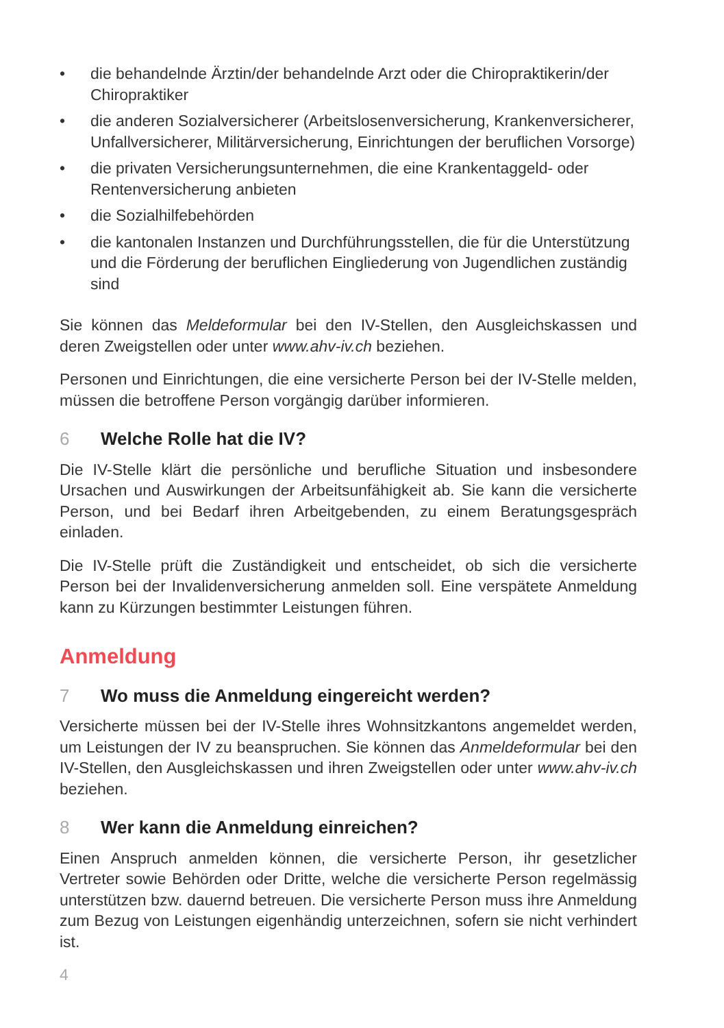• die behandelnde Ärztin/der behandelnde Arzt oder die Chiropraktike­rin/der Chiropraktiker
• die anderen Sozialversicherer (Arbeitslosenversicherung, Krankenversi­cherer, Unfallversicherer, Militärversicherung, Einrichtungen der beruf­lichen Vorsorge)
• die privaten Versicherungsunternehmen, die eine Krankentaggeld- oder Rentenversicherung anbieten
• die Sozialhilfebehörden
• die kantonalen Instanzen und Durchführungsstellen, die für die Unter­stützung und die Förderung der beruflichen Eingliederung von Jugend­lichen zuständig sind
Sie können das Meldeformular bei den IV-Stellen, den Ausgleichskassen und deren Zweigstellen oder unter www.ahv-iv.ch beziehen.
Personen und Einrichtungen, die eine versicherte Person bei der IV-Stelle melden, müssen die betroffene Person vorgängig darüber informieren.
6 Welche Rolle hat die IV?
Die IV-Stelle klärt die persönliche und berufliche Situation und insbesondere Ursachen und Auswirkungen der Arbeitsunfähigkeit ab. Sie kann die versi­cherte Person, und bei Bedarf ihren Arbeitgebenden, zu einem Beratungs­gespräch einladen.
Die IV-Stelle prüft die Zuständigkeit und entscheidet, ob sich die versicherte Person bei der Invalidenversicherung anmelden soll. Eine verspätete Anmel­dung kann zu Kürzungen bestimmter Leistungen führen.
Anmeldung
7 Wo muss die Anmeldung eingereicht werden?
Versicherte müssen bei der IV-Stelle ihres Wohnsitzkantons angemeldet werden, um Leistungen der IV zu beanspruchen. Sie können das Anmelde­formular bei den IV-Stellen, den Ausgleichskassen und ihren Zweigstellen oder unter www.ahv-iv.ch beziehen.
8 Wer kann die Anmeldung einreichen?
Einen Anspruch anmelden können, die versicherte Person, ihr gesetzlicher Vertreter sowie Behörden oder Dritte, welche die versicherte Person regel­mässig unterstützen bzw. dauernd betreuen. Die versicherte Person muss ihre Anmeldung zum Bezug von Leistungen eigenhändig unterzeichnen, sofern sie nicht verhindert ist.
4